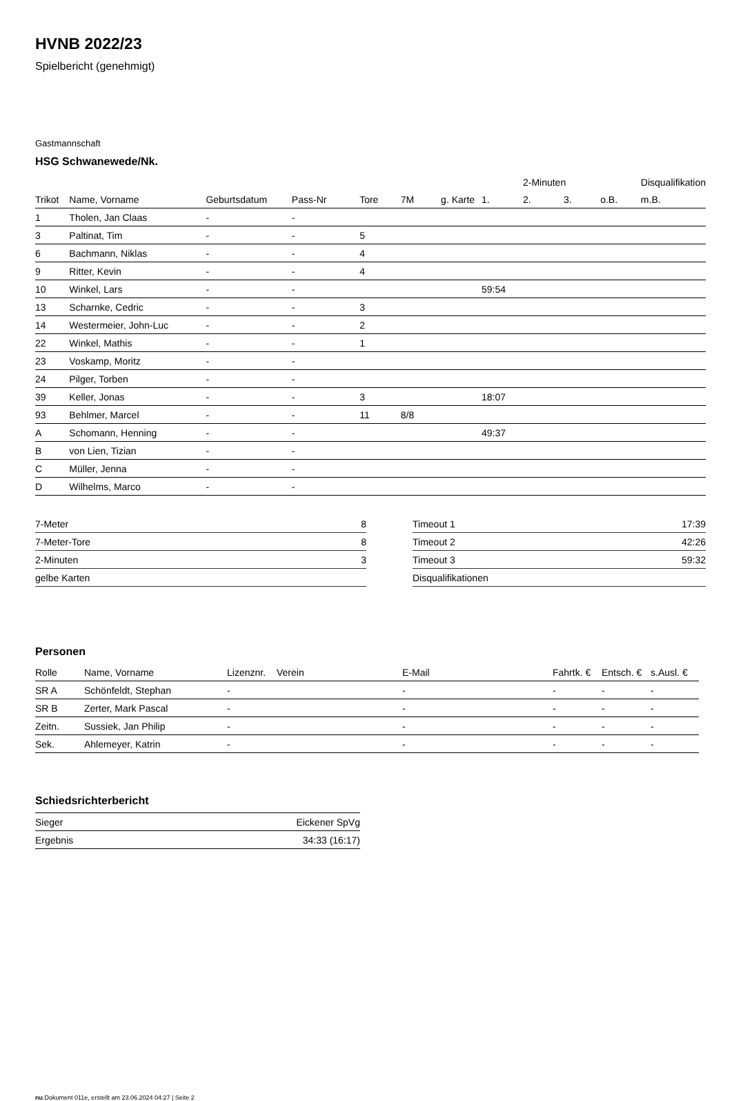HVNB 2022/23
Spielbericht (genehmigt)
Gastmannschaft
HSG Schwanewede/Nk.
| | | | | | | | | 2-Minuten | | | Disqualifikation |
| --- | --- | --- | --- | --- | --- | --- | --- | --- | --- | --- | --- |
| Trikot | Name, Vorname | Geburtsdatum | Pass-Nr | Tore | 7M | g. Karte | 1. | 2. | 3. | o.B. | m.B. |
| 1 | Tholen, Jan Claas | - | - | | | | | | | | |
| 3 | Paltinat, Tim | - | - | 5 | | | | | | | |
| 6 | Bachmann, Niklas | - | - | 4 | | | | | | | |
| 9 | Ritter, Kevin | - | - | 4 | | | | | | | |
| 10 | Winkel, Lars | - | - | | | | 59:54 | | | | |
| 13 | Scharnke, Cedric | - | - | 3 | | | | | | | |
| 14 | Westermeier, John-Luc | - | - | 2 | | | | | | | |
| 22 | Winkel, Mathis | - | - | 1 | | | | | | | |
| 23 | Voskamp, Moritz | - | - | | | | | | | | |
| 24 | Pilger, Torben | - | - | | | | | | | | |
| 39 | Keller, Jonas | - | - | 3 | | | 18:07 | | | | |
| 93 | Behlmer, Marcel | - | - | 11 | 8/8 | | | | | | |
| A | Schomann, Henning | - | - | | | | 49:37 | | | | |
| B | von Lien, Tizian | - | - | | | | | | | | |
| C | Müller, Jenna | - | - | | | | | | | | |
| D | Wilhelms, Marco | - | - | | | | | | | | |
| 7-Meter | 8 |
| 7-Meter-Tore | 8 |
| 2-Minuten | 3 |
| gelbe Karten | |
| Timeout 1 | 17:39 |
| Timeout 2 | 42:26 |
| Timeout 3 | 59:32 |
| Disqualifikationen | |
Personen
| Rolle | Name, Vorname | Lizenznr. | Verein | E-Mail | Fahrtk. € | Entsch. € | s.Ausl. € |
| --- | --- | --- | --- | --- | --- | --- | --- |
| SR A | Schönfeldt, Stephan | - | | - | - | - | - |
| SR B | Zerter, Mark Pascal | - | | - | - | - | - |
| Zeitn. | Sussiek, Jan Philip | - | | - | - | - | - |
| Sek. | Ahlemeyer, Katrin | - | | - | - | - | - |
Schiedsrichterbericht
| Sieger | Eickener SpVg |
| Ergebnis | 34:33 (16:17) |
nu.Dokument 011e, erstellt am 23.06.2024 04:27 | Seite 2